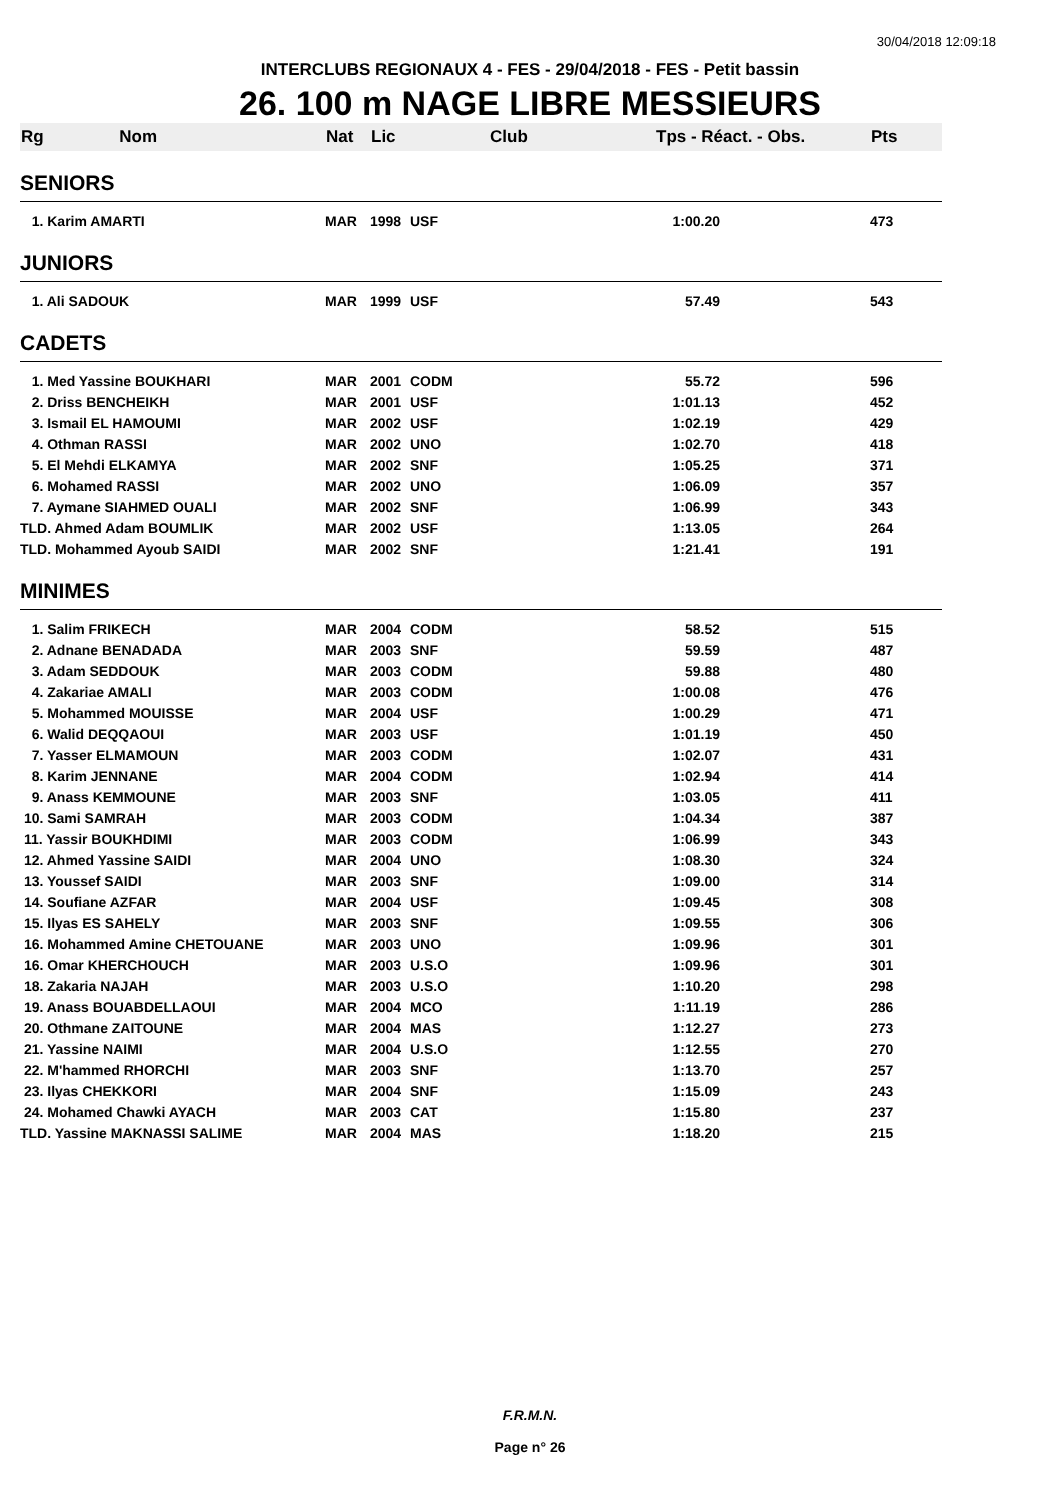30/04/2018 12:09:18
INTERCLUBS REGIONAUX 4 - FES - 29/04/2018 - FES - Petit bassin
26. 100 m NAGE LIBRE MESSIEURS
| Rg Nom | Nat | Lic | Club | Tps - Réact. - Obs. | | Pts |
| --- | --- | --- | --- | --- | --- | --- |
| SENIORS | | | | | | |
| 1. Karim AMARTI | MAR | 1998 | USF | 1:00.20 | | 473 |
| JUNIORS | | | | | | |
| 1. Ali SADOUK | MAR | 1999 | USF | 57.49 | | 543 |
| CADETS | | | | | | |
| 1. Med Yassine BOUKHARI | MAR | 2001 | CODM | 55.72 | | 596 |
| 2. Driss BENCHEIKH | MAR | 2001 | USF | 1:01.13 | | 452 |
| 3. Ismail EL HAMOUMI | MAR | 2002 | USF | 1:02.19 | | 429 |
| 4. Othman RASSI | MAR | 2002 | UNO | 1:02.70 | | 418 |
| 5. El Mehdi ELKAMYA | MAR | 2002 | SNF | 1:05.25 | | 371 |
| 6. Mohamed RASSI | MAR | 2002 | UNO | 1:06.09 | | 357 |
| 7. Aymane SIAHMED OUALI | MAR | 2002 | SNF | 1:06.99 | | 343 |
| TLD. Ahmed Adam BOUMLIK | MAR | 2002 | USF | 1:13.05 | | 264 |
| TLD. Mohammed Ayoub SAIDI | MAR | 2002 | SNF | 1:21.41 | | 191 |
| MINIMES | | | | | | |
| 1. Salim FRIKECH | MAR | 2004 | CODM | 58.52 | | 515 |
| 2. Adnane BENADADA | MAR | 2003 | SNF | 59.59 | | 487 |
| 3. Adam SEDDOUK | MAR | 2003 | CODM | 59.88 | | 480 |
| 4. Zakariae AMALI | MAR | 2003 | CODM | 1:00.08 | | 476 |
| 5. Mohammed MOUISSE | MAR | 2004 | USF | 1:00.29 | | 471 |
| 6. Walid DEQQAOUI | MAR | 2003 | USF | 1:01.19 | | 450 |
| 7. Yasser ELMAMOUN | MAR | 2003 | CODM | 1:02.07 | | 431 |
| 8. Karim JENNANE | MAR | 2004 | CODM | 1:02.94 | | 414 |
| 9. Anass KEMMOUNE | MAR | 2003 | SNF | 1:03.05 | | 411 |
| 10. Sami SAMRAH | MAR | 2003 | CODM | 1:04.34 | | 387 |
| 11. Yassir BOUKHDIMI | MAR | 2003 | CODM | 1:06.99 | | 343 |
| 12. Ahmed Yassine SAIDI | MAR | 2004 | UNO | 1:08.30 | | 324 |
| 13. Youssef SAIDI | MAR | 2003 | SNF | 1:09.00 | | 314 |
| 14. Soufiane AZFAR | MAR | 2004 | USF | 1:09.45 | | 308 |
| 15. Ilyas ES SAHELY | MAR | 2003 | SNF | 1:09.55 | | 306 |
| 16. Mohammed Amine CHETOUANE | MAR | 2003 | UNO | 1:09.96 | | 301 |
| 16. Omar KHERCHOUCH | MAR | 2003 | U.S.O | 1:09.96 | | 301 |
| 18. Zakaria NAJAH | MAR | 2003 | U.S.O | 1:10.20 | | 298 |
| 19. Anass BOUABDELLAOUI | MAR | 2004 | MCO | 1:11.19 | | 286 |
| 20. Othmane ZAITOUNE | MAR | 2004 | MAS | 1:12.27 | | 273 |
| 21. Yassine NAIMI | MAR | 2004 | U.S.O | 1:12.55 | | 270 |
| 22. M'hammed RHORCHI | MAR | 2003 | SNF | 1:13.70 | | 257 |
| 23. Ilyas CHEKKORI | MAR | 2004 | SNF | 1:15.09 | | 243 |
| 24. Mohamed Chawki AYACH | MAR | 2003 | CAT | 1:15.80 | | 237 |
| TLD. Yassine MAKNASSI SALIME | MAR | 2004 | MAS | 1:18.20 | | 215 |
F.R.M.N.
Page n° 26